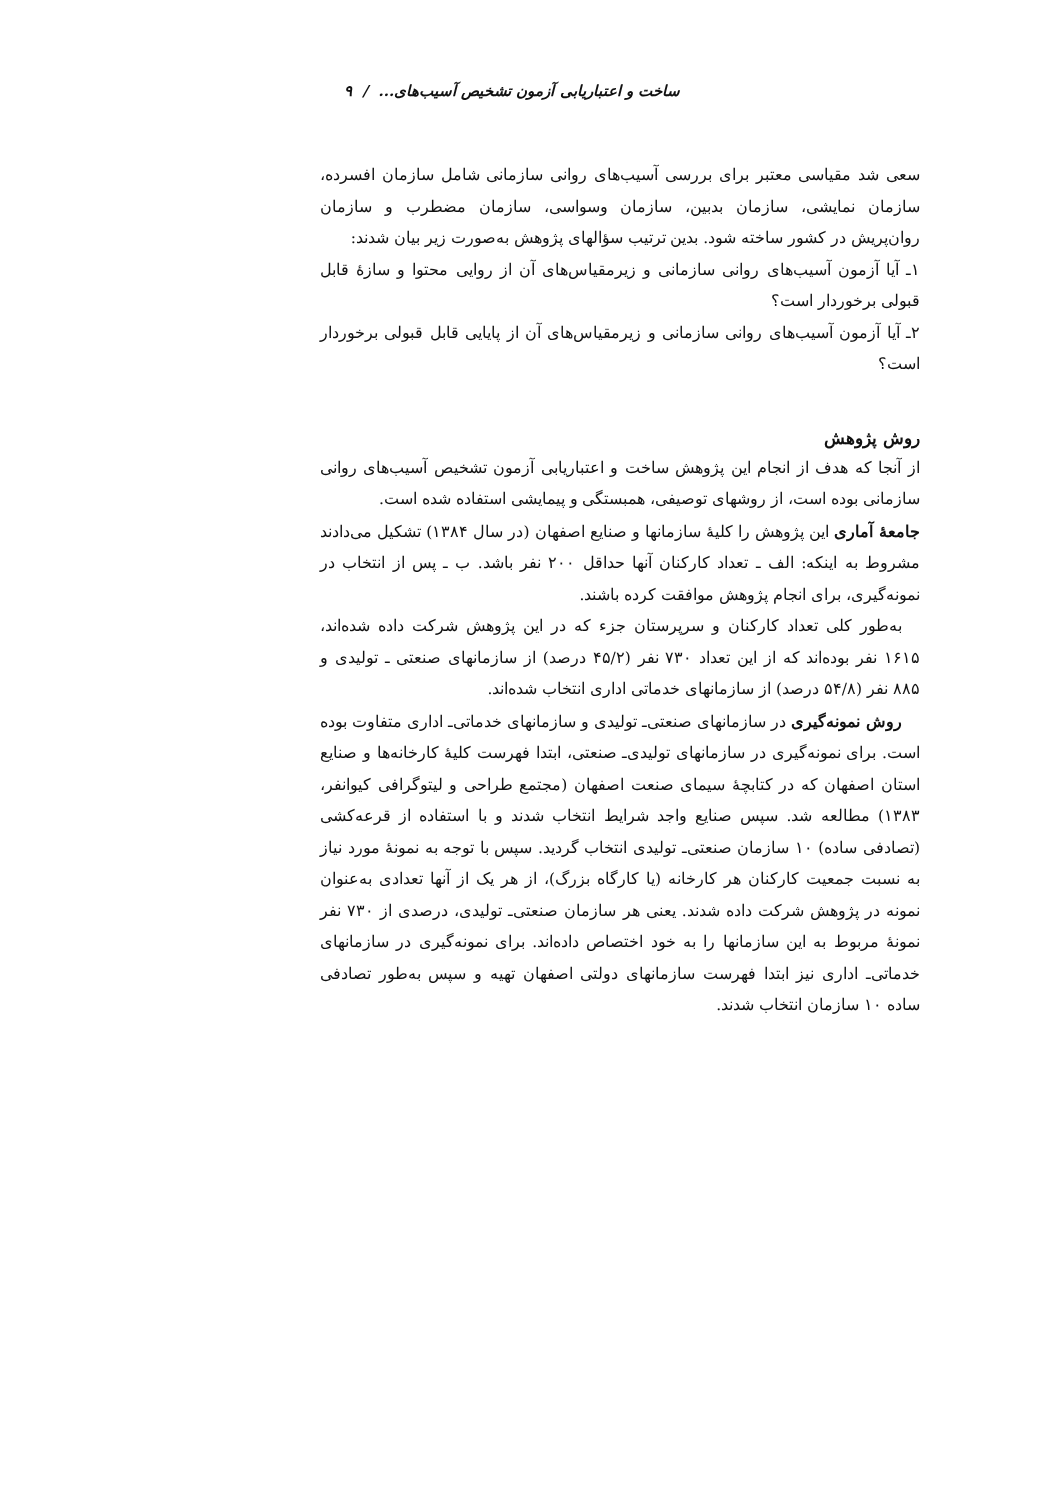ساخت و اعتباریابی آزمون تشخیص آسیب‌های... / ۹
سعی شد مقیاسی معتبر برای بررسی آسیب‌های روانی سازمانی شامل سازمان افسرده، سازمان نمایشی، سازمان بدبین، سازمان وسواسی، سازمان مضطرب و سازمان روان‌پریش در کشور ساخته شود. بدین ترتیب سؤالهای پژوهش به‌صورت زیر بیان شدند:
۱ـ آیا آزمون آسیب‌های روانی سازمانی و زیرمقیاس‌های آن از روایی محتوا و سازهٔ قابل قبولی برخوردار است؟
۲ـ آیا آزمون آسیب‌های روانی سازمانی و زیرمقیاس‌های آن از پایایی قابل قبولی برخوردار است؟
روش پژوهش
از آنجا که هدف از انجام این پژوهش ساخت و اعتباریابی آزمون تشخیص آسیب‌های روانی سازمانی بوده است، از روشهای توصیفی، همبستگی و پیمایشی استفاده شده است.
جامعهٔ آماری این پژوهش را کلیهٔ سازمانها و صنایع اصفهان (در سال ۱۳۸۴) تشکیل می‌دادند مشروط به اینکه: الف ـ تعداد کارکنان آنها حداقل ۲۰۰ نفر باشد. ب ـ پس از انتخاب در نمونه‌گیری، برای انجام پژوهش موافقت کرده باشند.
به‌طور کلی تعداد کارکنان و سرپرستان جزء که در این پژوهش شرکت داده شده‌اند، ۱۶۱۵ نفر بوده‌اند که از این تعداد ۷۳۰ نفر (۴۵/۲ درصد) از سازمانهای صنعتی ـ تولیدی و ۸۸۵ نفر (۵۴/۸ درصد) از سازمانهای خدماتی اداری انتخاب شده‌اند.
روش نمونه‌گیری در سازمانهای صنعتی‌ـ تولیدی و سازمانهای خدماتی‌ـ اداری متفاوت بوده است. برای نمونه‌گیری در سازمانهای تولیدی‌ـ صنعتی، ابتدا فهرست کلیهٔ کارخانه‌ها و صنایع استان اصفهان که در کتابچهٔ سیمای صنعت اصفهان (مجتمع طراحی و لیتوگرافی کیوانفر، ۱۳۸۳) مطالعه شد. سپس صنایع واجد شرایط انتخاب شدند و با استفاده از قرعه‌کشی (تصادفی ساده) ۱۰ سازمان صنعتی‌ـ تولیدی انتخاب گردید. سپس با توجه به نمونهٔ مورد نیاز به نسبت جمعیت کارکنان هر کارخانه (یا کارگاه بزرگ)، از هر یک از آنها تعدادی به‌عنوان نمونه در پژوهش شرکت داده شدند. یعنی هر سازمان صنعتی‌ـ تولیدی، درصدی از ۷۳۰ نفر نمونهٔ مربوط به این سازمانها را به خود اختصاص داده‌اند. برای نمونه‌گیری در سازمانهای خدماتی‌ـ اداری نیز ابتدا فهرست سازمانهای دولتی اصفهان تهیه و سپس به‌طور تصادفی ساده ۱۰ سازمان انتخاب شدند.